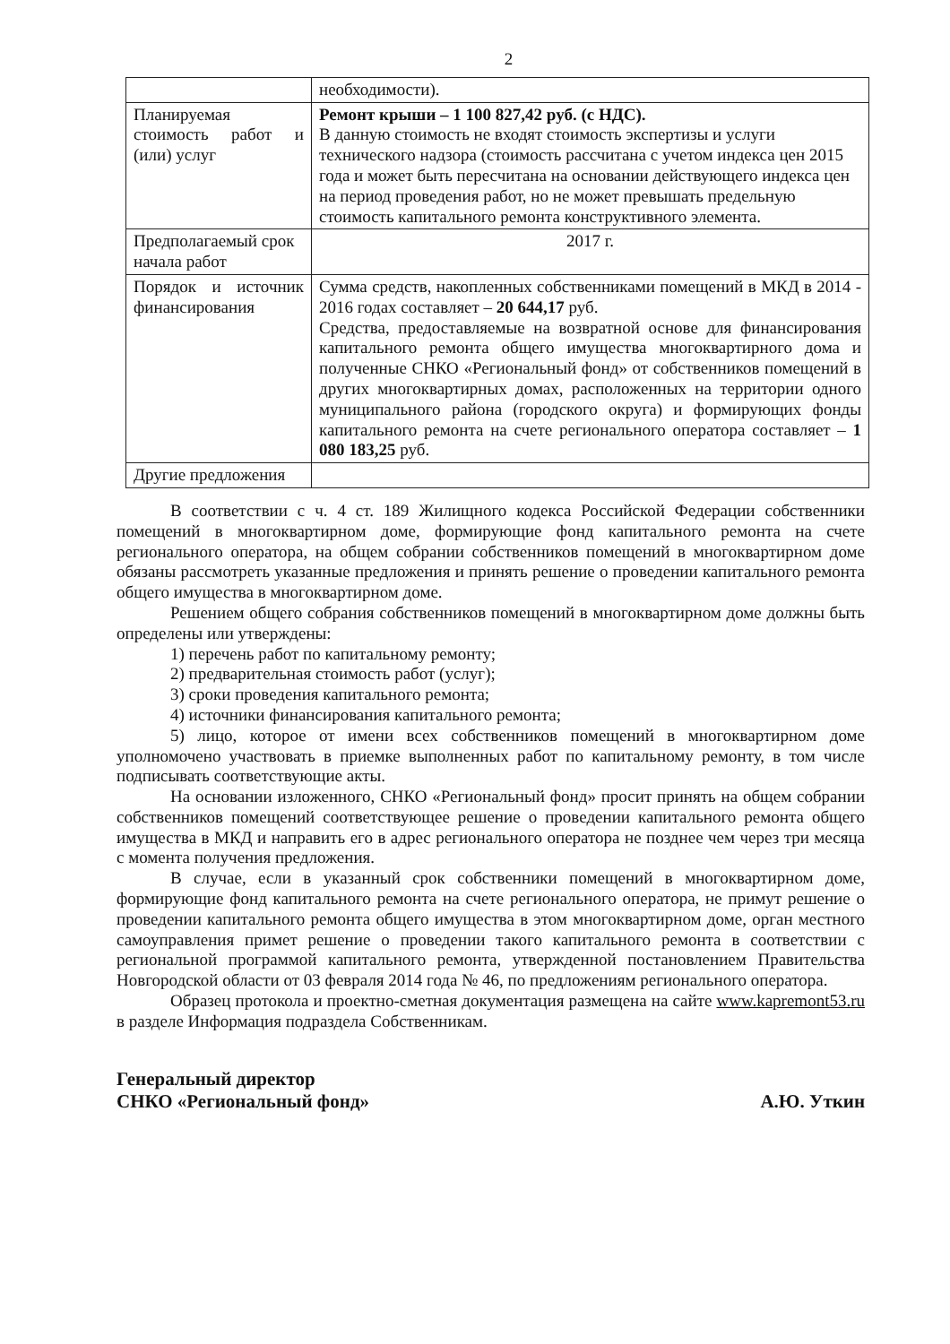2
| | необходимости). |
| Планируемая стоимость работ и (или) услуг | Ремонт крыши – 1 100 827,42 руб. (с НДС). В данную стоимость не входят стоимость экспертизы и услуги технического надзора (стоимость рассчитана с учетом индекса цен 2015 года и может быть пересчитана на основании действующего индекса цен на период проведения работ, но не может превышать предельную стоимость капитального ремонта конструктивного элемента. |
| Предполагаемый срок начала работ | 2017 г. |
| Порядок и источник финансирования | Сумма средств, накопленных собственниками помещений в МКД в 2014 - 2016 годах составляет – 20 644,17 руб. Средства, предоставляемые на возвратной основе для финансирования капитального ремонта общего имущества многоквартирного дома и полученные СНКО «Региональный фонд» от собственников помещений в других многоквартирных домах, расположенных на территории одного муниципального района (городского округа) и формирующих фонды капитального ремонта на счете регионального оператора составляет – 1 080 183,25 руб. |
| Другие предложения | |
В соответствии с ч. 4 ст. 189 Жилищного кодекса Российской Федерации собственники помещений в многоквартирном доме, формирующие фонд капитального ремонта на счете регионального оператора, на общем собрании собственников помещений в многоквартирном доме обязаны рассмотреть указанные предложения и принять решение о проведении капитального ремонта общего имущества в многоквартирном доме.
Решением общего собрания собственников помещений в многоквартирном доме должны быть определены или утверждены:
1) перечень работ по капитальному ремонту;
2) предварительная стоимость работ (услуг);
3) сроки проведения капитального ремонта;
4) источники финансирования капитального ремонта;
5) лицо, которое от имени всех собственников помещений в многоквартирном доме уполномочено участвовать в приемке выполненных работ по капитальному ремонту, в том числе подписывать соответствующие акты.
На основании изложенного, СНКО «Региональный фонд» просит принять на общем собрании собственников помещений соответствующее решение о проведении капитального ремонта общего имущества в МКД и направить его в адрес регионального оператора не позднее чем через три месяца с момента получения предложения.
В случае, если в указанный срок собственники помещений в многоквартирном доме, формирующие фонд капитального ремонта на счете регионального оператора, не примут решение о проведении капитального ремонта общего имущества в этом многоквартирном доме, орган местного самоуправления примет решение о проведении такого капитального ремонта в соответствии с региональной программой капитального ремонта, утвержденной постановлением Правительства Новгородской области от 03 февраля 2014 года № 46, по предложениям регионального оператора.
Образец протокола и проектно-сметная документация размещена на сайте www.kapremont53.ru в разделе Информация подраздела Собственникам.
Генеральный директор
СНКО «Региональный фонд»
А.Ю. Уткин